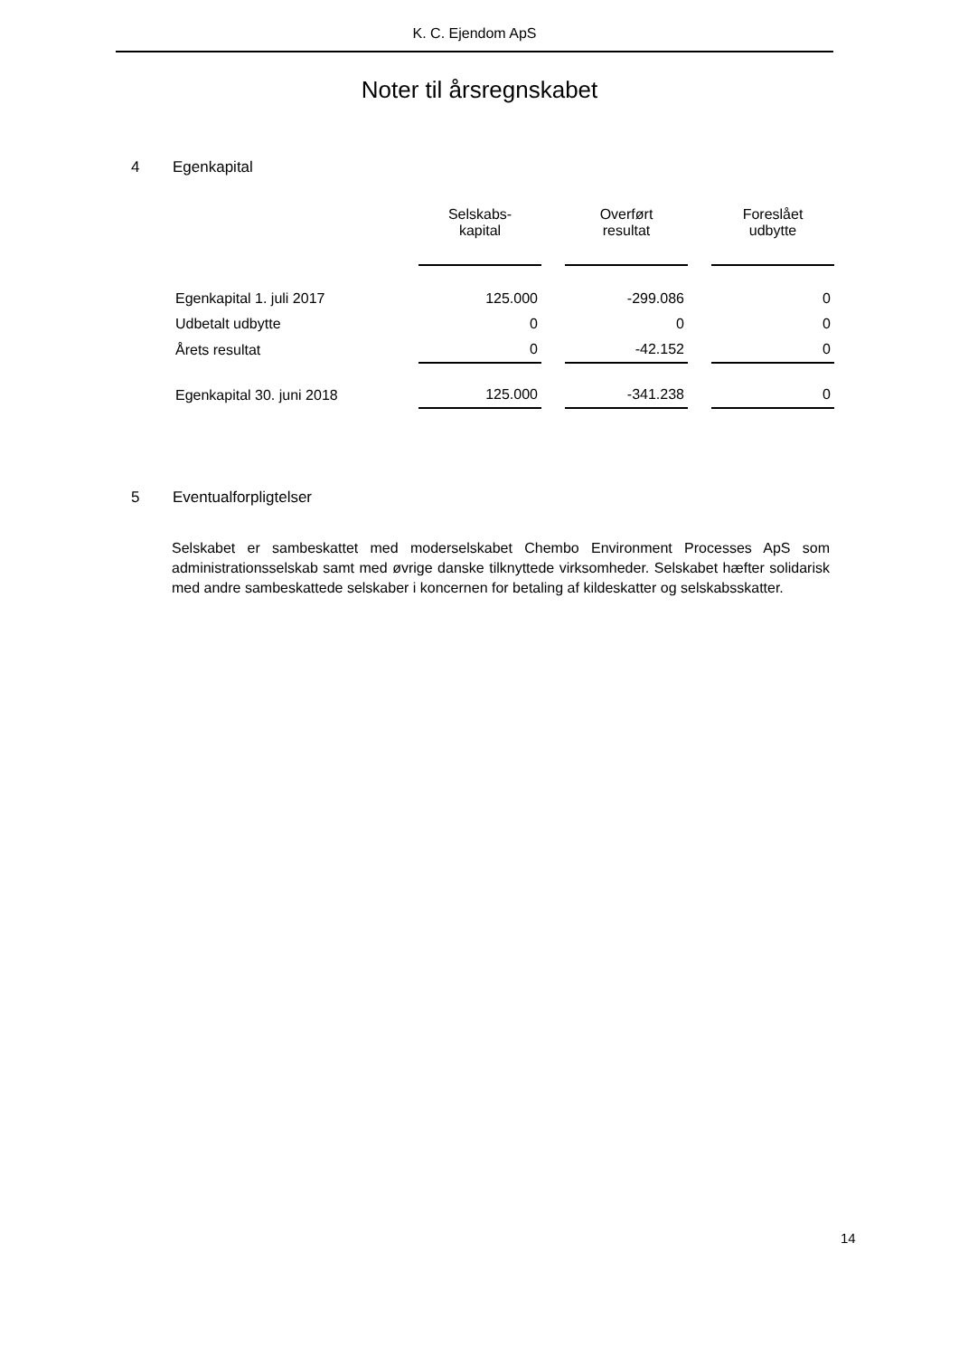K. C. Ejendom ApS
Noter til årsregnskabet
4 Egenkapital
| | Selskabs- kapital | | Overført resultat | | Foreslået udbytte |
| --- | --- | --- | --- | --- | --- |
| Egenkapital 1. juli 2017 | 125.000 | | -299.086 | | 0 |
| Udbetalt udbytte | 0 | | 0 | | 0 |
| Årets resultat | 0 | | -42.152 | | 0 |
| Egenkapital 30. juni 2018 | 125.000 | | -341.238 | | 0 |
5 Eventualforpligtelser
Selskabet er sambeskattet med moderselskabet Chembo Environment Processes ApS som administrationsselskab samt med øvrige danske tilknyttede virksomheder. Selskabet hæfter solidarisk med andre sambeskattede selskaber i koncernen for betaling af kildeskatter og selskabsskatter.
14